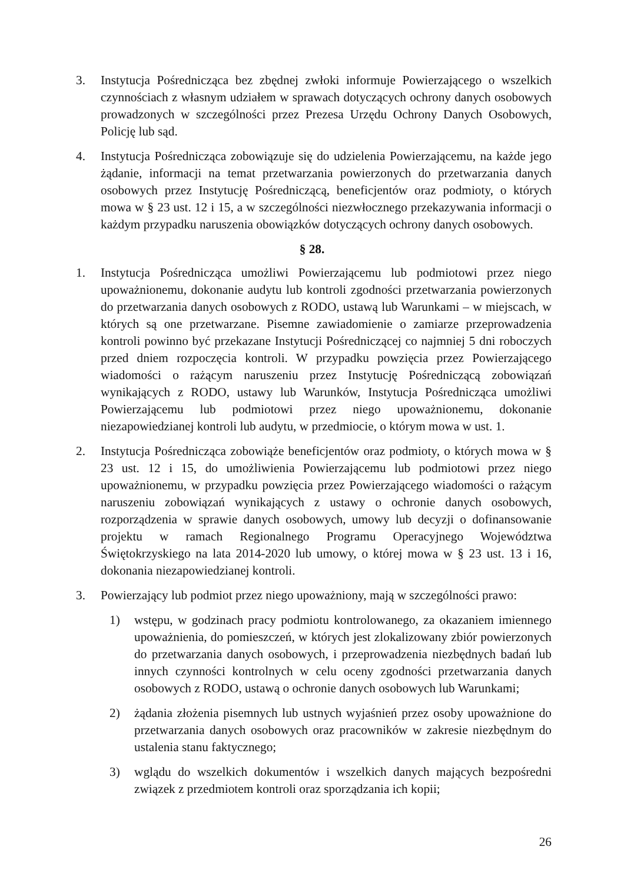3. Instytucja Pośrednicząca bez zbędnej zwłoki informuje Powierzającego o wszelkich czynnościach z własnym udziałem w sprawach dotyczących ochrony danych osobowych prowadzonych w szczególności przez Prezesa Urzędu Ochrony Danych Osobowych, Policję lub sąd.
4. Instytucja Pośrednicząca zobowiązuje się do udzielenia Powierzającemu, na każde jego żądanie, informacji na temat przetwarzania powierzonych do przetwarzania danych osobowych przez Instytucję Pośredniczącą, beneficjentów oraz podmioty, o których mowa w § 23 ust. 12 i 15, a w szczególności niezwłocznego przekazywania informacji o każdym przypadku naruszenia obowiązków dotyczących ochrony danych osobowych.
§ 28.
1. Instytucja Pośrednicząca umożliwi Powierzającemu lub podmiotowi przez niego upoważnionemu, dokonanie audytu lub kontroli zgodności przetwarzania powierzonych do przetwarzania danych osobowych z RODO, ustawą lub Warunkami – w miejscach, w których są one przetwarzane. Pisemne zawiadomienie o zamiarze przeprowadzenia kontroli powinno być przekazane Instytucji Pośredniczącej co najmniej 5 dni roboczych przed dniem rozpoczęcia kontroli. W przypadku powzięcia przez Powierzającego wiadomości o rażącym naruszeniu przez Instytucję Pośredniczącą zobowiązań wynikających z RODO, ustawy lub Warunków, Instytucja Pośrednicząca umożliwi Powierzającemu lub podmiotowi przez niego upoważnionemu, dokonanie niezapowiedzianej kontroli lub audytu, w przedmiocie, o którym mowa w ust. 1.
2. Instytucja Pośrednicząca zobowiąże beneficjentów oraz podmioty, o których mowa w § 23 ust. 12 i 15, do umożliwienia Powierzającemu lub podmiotowi przez niego upoważnionemu, w przypadku powzięcia przez Powierzającego wiadomości o rażącym naruszeniu zobowiązań wynikających z ustawy o ochronie danych osobowych, rozporządzenia w sprawie danych osobowych, umowy lub decyzji o dofinansowanie projektu w ramach Regionalnego Programu Operacyjnego Województwa Świętokrzyskiego na lata 2014-2020 lub umowy, o której mowa w § 23 ust. 13 i 16, dokonania niezapowiedzianej kontroli.
3. Powierzający lub podmiot przez niego upoważniony, mają w szczególności prawo:
1) wstępu, w godzinach pracy podmiotu kontrolowanego, za okazaniem imiennego upoważnienia, do pomieszczeń, w których jest zlokalizowany zbiór powierzonych do przetwarzania danych osobowych, i przeprowadzenia niezbędnych badań lub innych czynności kontrolnych w celu oceny zgodności przetwarzania danych osobowych z RODO, ustawą o ochronie danych osobowych lub Warunkami;
2) żądania złożenia pisemnych lub ustnych wyjaśnień przez osoby upoważnione do przetwarzania danych osobowych oraz pracowników w zakresie niezbędnym do ustalenia stanu faktycznego;
3) wglądu do wszelkich dokumentów i wszelkich danych mających bezpośredni związek z przedmiotem kontroli oraz sporządzania ich kopii;
26